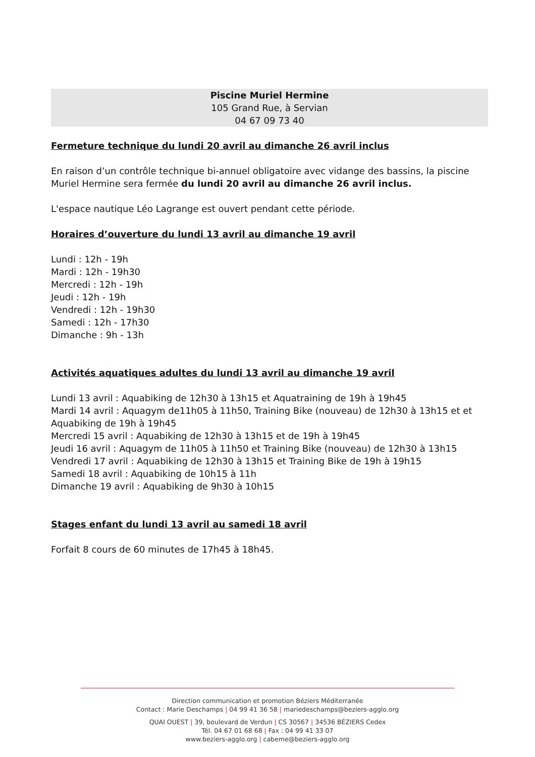Piscine Muriel Hermine
105 Grand Rue, à Servian
04 67 09 73 40
Fermeture technique du lundi 20 avril au dimanche 26 avril inclus
En raison d’un contrôle technique bi-annuel obligatoire avec vidange des bassins, la piscine Muriel Hermine sera fermée du lundi 20 avril au dimanche 26 avril inclus.
L'espace nautique Léo Lagrange est ouvert pendant cette période.
Horaires d’ouverture du lundi 13 avril au dimanche 19 avril
Lundi : 12h - 19h
Mardi : 12h - 19h30
Mercredi : 12h - 19h
Jeudi : 12h - 19h
Vendredi : 12h - 19h30
Samedi : 12h - 17h30
Dimanche : 9h - 13h
Activités aquatiques adultes du lundi 13 avril au dimanche 19 avril
Lundi 13 avril : Aquabiking de 12h30 à 13h15 et Aquatraining de 19h à 19h45
Mardi 14 avril : Aquagym de11h05 à 11h50, Training Bike (nouveau) de 12h30 à 13h15 et et Aquabiking de 19h à 19h45
Mercredi 15 avril : Aquabiking de 12h30 à 13h15 et de 19h à 19h45
Jeudi 16 avril : Aquagym de 11h05 à 11h50 et Training Bike (nouveau) de 12h30 à 13h15
Vendredi 17 avril : Aquabiking de 12h30 à 13h15 et Training Bike de 19h à 19h15
Samedi 18 avril : Aquabiking de 10h15 à 11h
Dimanche 19 avril : Aquabiking de 9h30 à 10h15
Stages enfant du lundi 13 avril au samedi 18 avril
Forfait 8 cours de 60 minutes de 17h45 à 18h45.
Direction communication et promotion Béziers Méditerranée
Contact : Marie Deschamps | 04 99 41 36 58 | mariedeschamps@beziers-agglo.org
QUAI OUEST | 39, boulevard de Verdun | CS 30567 | 34536 BÉZIERS Cedex
Tél. 04 67 01 68 68 | Fax : 04 99 41 33 07
www.beziers-agglo.org | cabeme@beziers-agglo.org